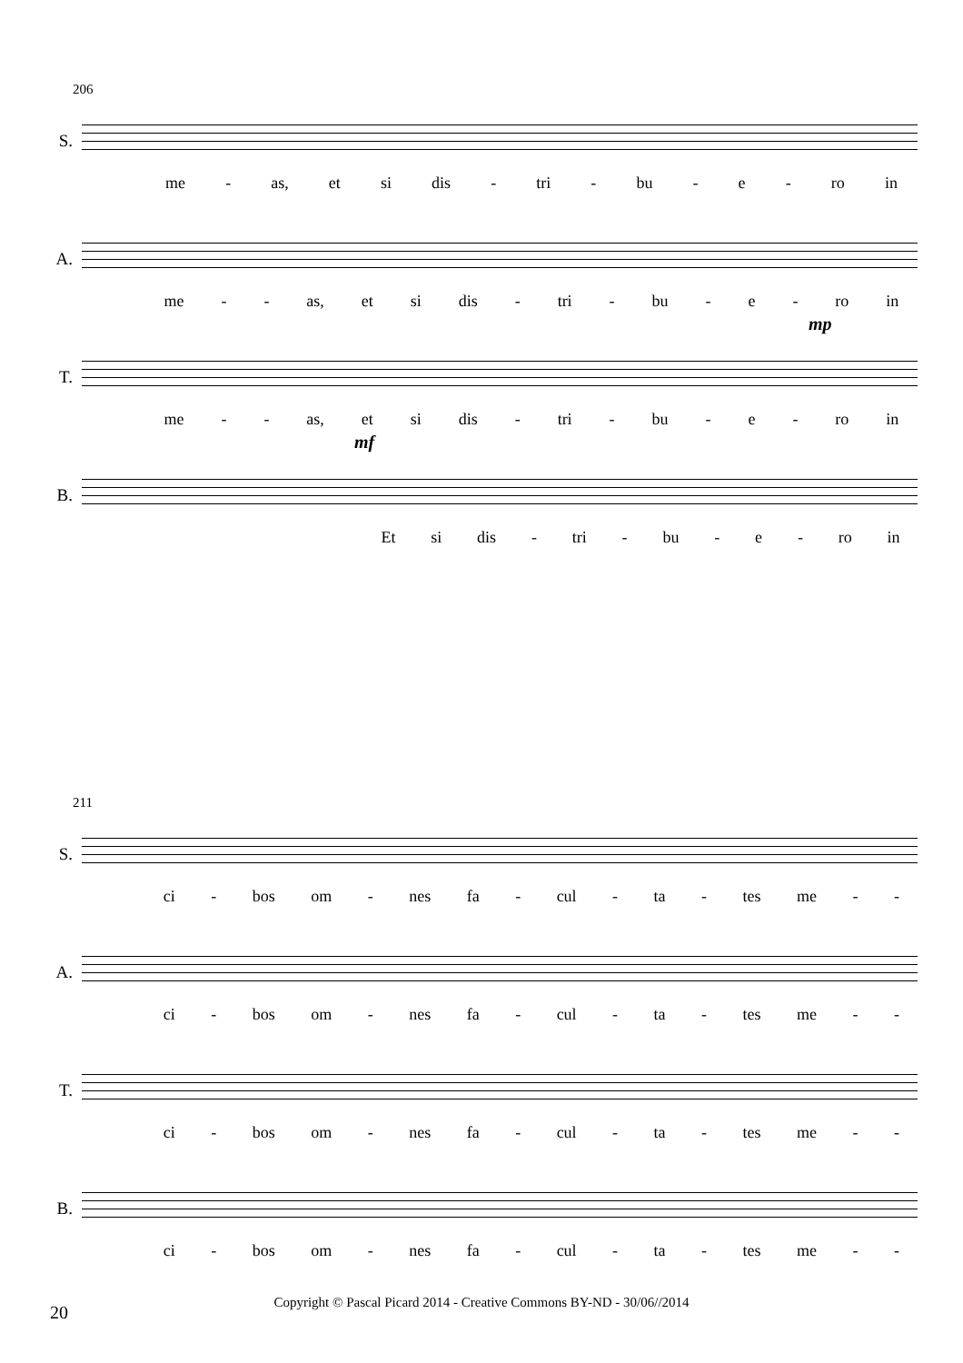206
S.
me - as, et si dis - tri - bu - e - ro in
A.
me - - as, et si dis - tri - bu - e - ro in
mp T.
me - - as, et si dis - tri - bu - e - ro in
mf B.
Et si dis - tri - bu - e - ro in
211
S.
ci - bos om - nes fa - cul - ta - tes me - -
A.
ci - bos om - nes fa - cul - ta - tes me - -
T.
ci - bos om - nes fa - cul - ta - tes me - -
B.
ci - bos om - nes fa - cul - ta - tes me - -
20
Copyright © Pascal Picard 2014 - Creative Commons BY-ND - 30/06//2014